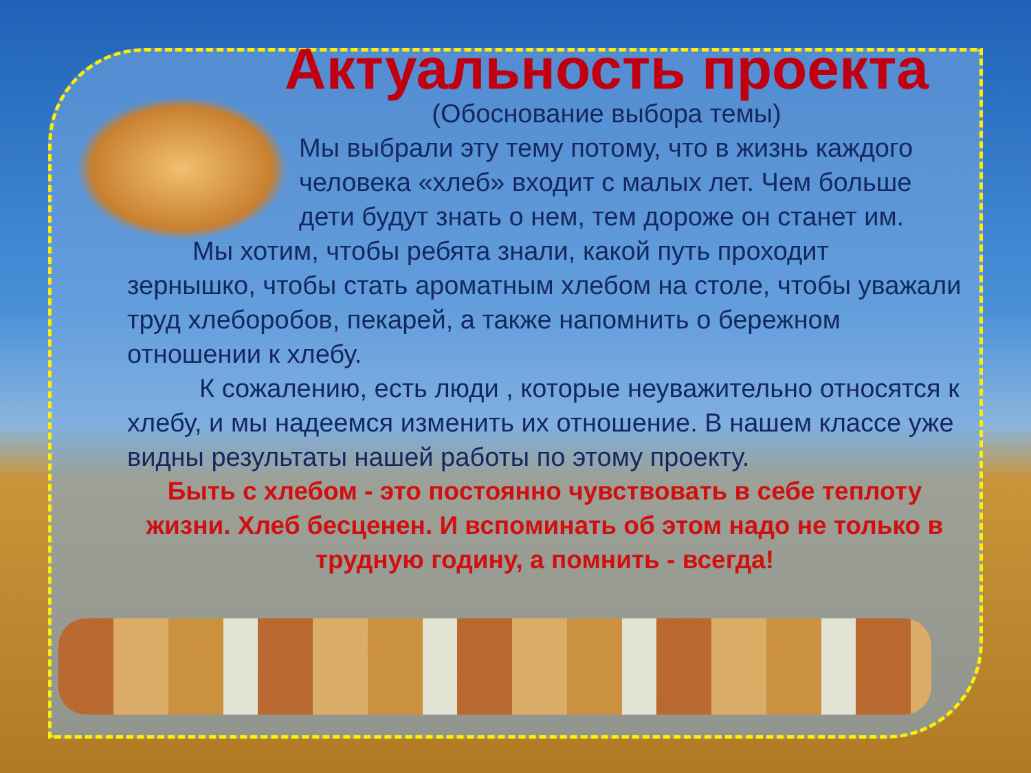Актуальность проекта
(Обоснование выбора темы)
Мы выбрали эту тему потому, что в жизнь каждого человека «хлеб» входит с малых лет. Чем больше дети будут знать о нем, тем дороже он станет им.
Мы хотим, чтобы ребята знали, какой путь проходит зернышко, чтобы стать ароматным хлебом на столе, чтобы уважали труд хлеборобов, пекарей, а также напомнить о бережном отношении к хлебу.
К сожалению, есть люди , которые неуважительно относятся к хлебу, и мы надеемся изменить их отношение. В нашем классе уже видны результаты нашей работы по этому проекту.
Быть с хлебом - это постоянно чувствовать в себе теплоту жизни. Хлеб бесценен. И вспоминать об этом надо не только в трудную годину, а помнить - всегда!